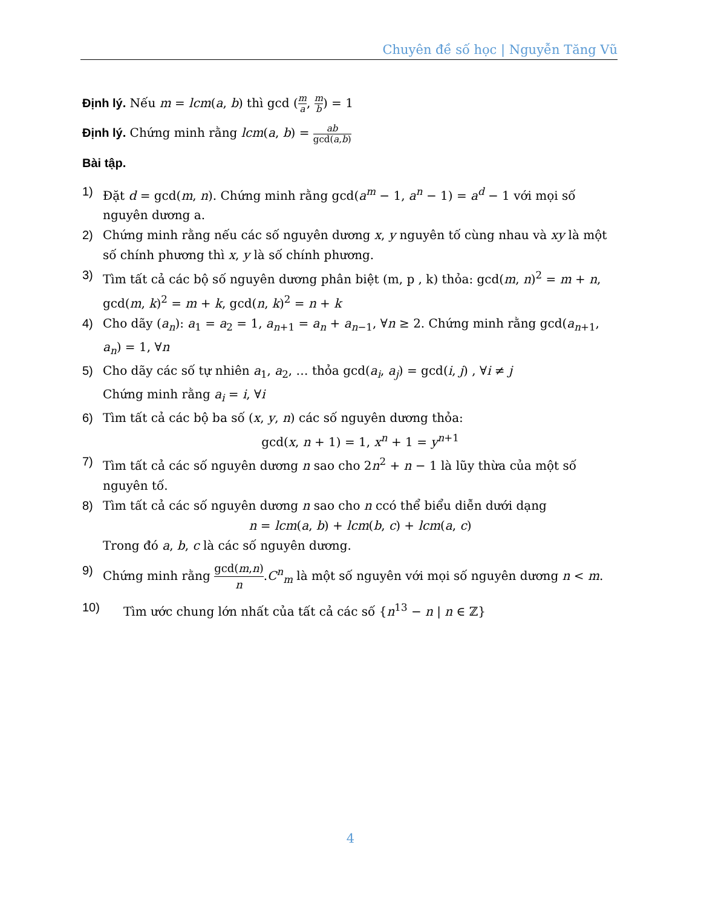Chuyên đề số học | Nguyễn Tăng Vũ
Định lý. Nếu m = lcm(a, b) thì gcd (m a, m b) = 1
Định lý. Chứng minh rằng lcm(a, b) = ab gcd(a,b)
Bài tập.
1) Đặt d = gcd(m, n). Chứng minh rằng gcd(a<sup>m</sup> − 1, a<sup>n</sup> − 1) = a<sup>d</sup> − 1 với mọi số nguyên dương a.
2) Chứng minh rằng nếu các số nguyên dương x, y nguyên tố cùng nhau và xy là một số chính phương thì x, y là số chính phương.
3) Tìm tất cả các bộ số nguyên dương phân biệt (m, p , k) thỏa: gcd(m, n)<sup>2</sup> = m + n, gcd(m, k)<sup>2</sup> = m + k, gcd(n, k)<sup>2</sup> = n + k
4) Cho dãy (a<sub>n</sub>): a<sub>1</sub> = a<sub>2</sub> = 1, a<sub>n+1</sub> = a<sub>n</sub> + a<sub>n−1</sub>, ∀n ≥ 2. Chứng minh rằng gcd(a<sub>n+1</sub>, a<sub>n</sub>) = 1, ∀n
5) Cho dãy các số tự nhiên a<sub>1</sub>, a<sub>2</sub>, … thỏa gcd(a<sub>i</sub>, a<sub>j</sub>) = gcd(i, j) , ∀i ≠ j
Chứng minh rằng a<sub>i</sub> = i, ∀i
6) Tìm tất cả các bộ ba số (x, y, n) các số nguyên dương thỏa:
gcd(x, n + 1) = 1, x<sup>n</sup> + 1 = y<sup>n+1</sup>
7) Tìm tất cả các số nguyên dương n sao cho 2n<sup>2</sup> + n − 1 là lũy thừa của một số nguyên tố.
8) Tìm tất cả các số nguyên dương n sao cho n ccó thể biểu diễn dưới dạng
n = lcm(a, b) + lcm(b, c) + lcm(a, c)
Trong đó a, b, c là các số nguyên dương.
9) Chứng minh rằng gcd(m,n) n.C<sup>n</sup><sub>m</sub> là một số nguyên với mọi số nguyên dương n < m.
10) Tìm ước chung lớn nhất của tất cả các số {n<sup>13</sup> − n | n ∈ ℤ}
4